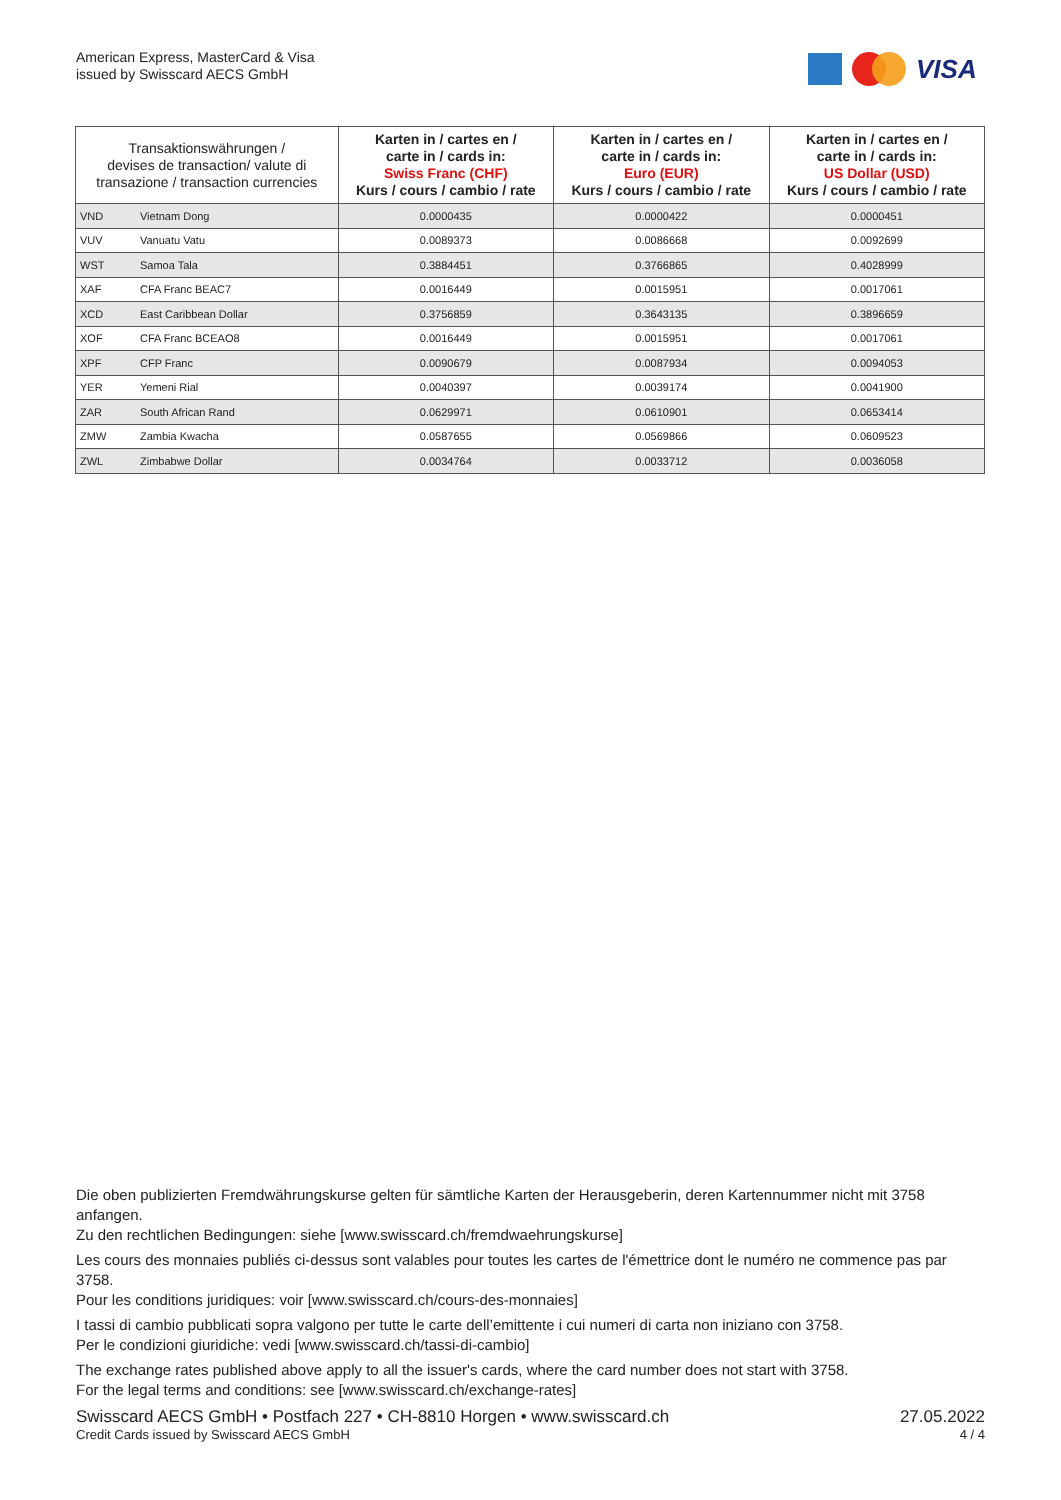American Express, MasterCard & Visa
issued by Swisscard AECS GmbH
VISA
| Transaktionswährungen / devises de transaction/ valute di transazione / transaction currencies | | Karten in / cartes en / carte in / cards in: Swiss Franc (CHF) Kurs / cours / cambio / rate | Karten in / cartes en / carte in / cards in: Euro (EUR) Kurs / cours / cambio / rate | Karten in / cartes en / carte in / cards in: US Dollar (USD) Kurs / cours / cambio / rate |
| --- | --- | --- | --- | --- |
| VND | Vietnam Dong | 0.0000435 | 0.0000422 | 0.0000451 |
| VUV | Vanuatu Vatu | 0.0089373 | 0.0086668 | 0.0092699 |
| WST | Samoa Tala | 0.3884451 | 0.3766865 | 0.4028999 |
| XAF | CFA Franc BEAC7 | 0.0016449 | 0.0015951 | 0.0017061 |
| XCD | East Caribbean Dollar | 0.3756859 | 0.3643135 | 0.3896659 |
| XOF | CFA Franc BCEAO8 | 0.0016449 | 0.0015951 | 0.0017061 |
| XPF | CFP Franc | 0.0090679 | 0.0087934 | 0.0094053 |
| YER | Yemeni Rial | 0.0040397 | 0.0039174 | 0.0041900 |
| ZAR | South African Rand | 0.0629971 | 0.0610901 | 0.0653414 |
| ZMW | Zambia Kwacha | 0.0587655 | 0.0569866 | 0.0609523 |
| ZWL | Zimbabwe Dollar | 0.0034764 | 0.0033712 | 0.0036058 |
Die oben publizierten Fremdwährungskurse gelten für sämtliche Karten der Herausgeberin, deren Kartennummer nicht mit 3758 anfangen.
Zu den rechtlichen Bedingungen: siehe [www.swisscard.ch/fremdwaehrungskurse]
Les cours des monnaies publiés ci-dessus sont valables pour toutes les cartes de l'émettrice dont le numéro ne commence pas par 3758.
Pour les conditions juridiques: voir [www.swisscard.ch/cours-des-monnaies]
I tassi di cambio pubblicati sopra valgono per tutte le carte dell’emittente i cui numeri di carta non iniziano con 3758.
Per le condizioni giuridiche: vedi [www.swisscard.ch/tassi-di-cambio]
The exchange rates published above apply to all the issuer's cards, where the card number does not start with 3758.
For the legal terms and conditions: see [www.swisscard.ch/exchange-rates]
Swisscard AECS GmbH • Postfach 227 • CH-8810 Horgen • www.swisscard.ch
Credit Cards issued by Swisscard AECS GmbH
27.05.2022
4 / 4